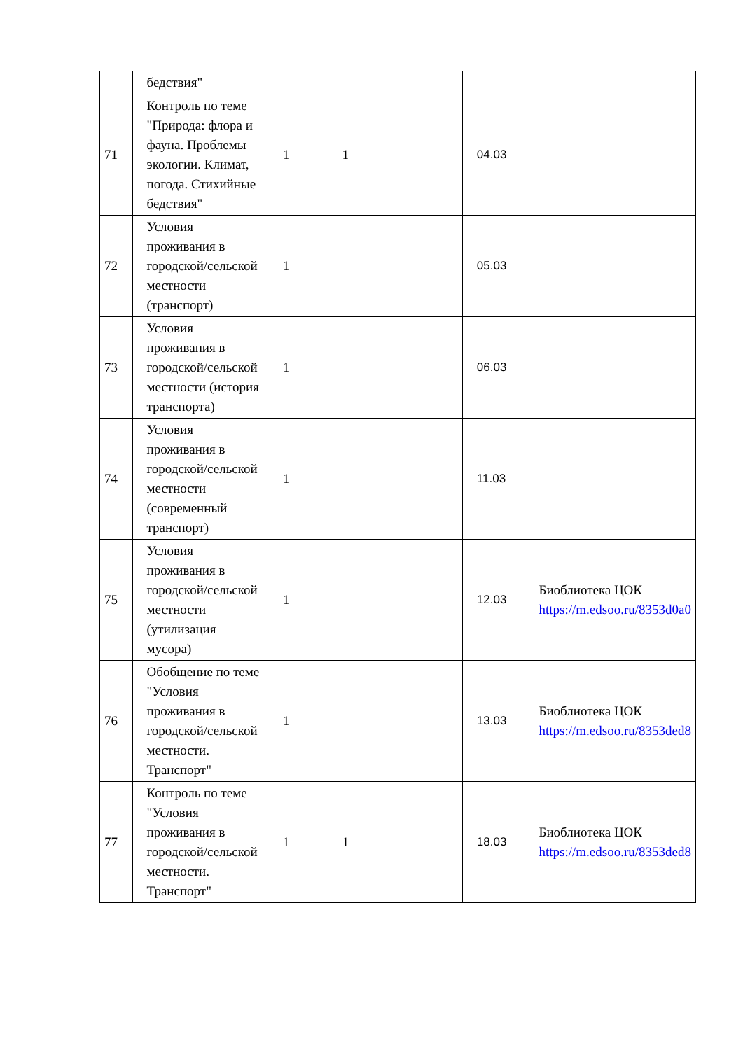| | бедствия" | | | | | |
| 71 | Контроль по теме "Природа: флора и фауна. Проблемы экологии. Климат, погода. Стихийные бедствия" | 1 | 1 | | 04.03 | |
| 72 | Условия проживания в городской/сельской местности (транспорт) | 1 | | | 05.03 | |
| 73 | Условия проживания в городской/сельской местности (история транспорта) | 1 | | | 06.03 | |
| 74 | Условия проживания в городской/сельской местности (современный транспорт) | 1 | | | 11.03 | |
| 75 | Условия проживания в городской/сельской местности (утилизация мусора) | 1 | | | 12.03 | Биоблиотека ЦОК https://m.edsoo.ru/8353d0a0 |
| 76 | Обобщение по теме "Условия проживания в городской/сельской местности. Транспорт" | 1 | | | 13.03 | Биоблиотека ЦОК https://m.edsoo.ru/8353ded8 |
| 77 | Контроль по теме "Условия проживания в городской/сельской местности. Транспорт" | 1 | 1 | | 18.03 | Биоблиотека ЦОК https://m.edsoo.ru/8353ded8 |